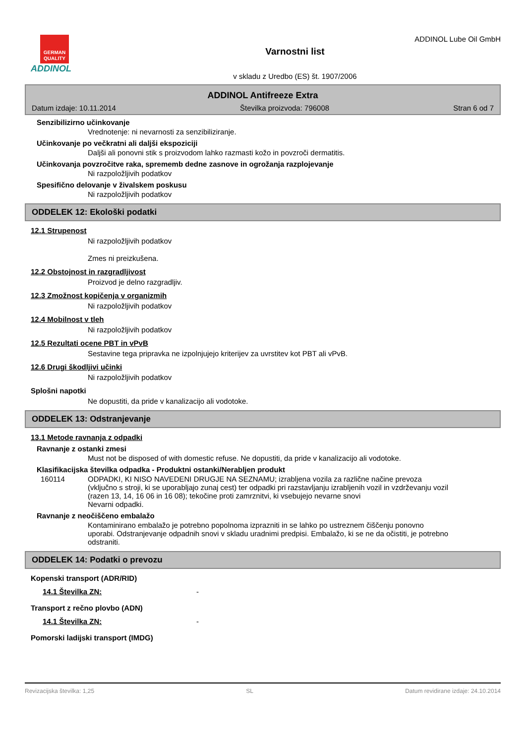GERMAN QUALITY
ADDINOL
ADDINOL Lube Oil GmbH
Varnostni list
v skladu z Uredbo (ES) št. 1907/2006
ADDINOL Antifreeze Extra
Datum izdaje: 10.11.2014 Številka proizvoda: 796008 Stran 6 od 7
Senzibilizirno učinkovanje
Vrednotenje: ni nevarnosti za senzibiliziranje.
Učinkovanje po večkratni ali daljši ekspoziciji
Daljši ali ponovni stik s proizvodom lahko razmasti kožo in povzroči dermatitis.
Učinkovanja povzročitve raka, sprememb dedne zasnove in ogrožanja razplojevanje
Ni razpoložljivih podatkov
Spesifično delovanje v živalskem poskusu
Ni razpoložljivih podatkov
ODDELEK 12: Ekološki podatki
12.1 Strupenost
Ni razpoložljivih podatkov
Zmes ni preizkušena.
12.2 Obstojnost in razgradljivost
Proizvod je delno razgradljiv.
12.3 Zmožnost kopičenja v organizmih
Ni razpoložljivih podatkov
12.4 Mobilnost v tleh
Ni razpoložljivih podatkov
12.5 Rezultati ocene PBT in vPvB
Sestavine tega pripravka ne izpolnjujejo kriterijev za uvrstitev kot PBT ali vPvB.
12.6 Drugi škodljivi učinki
Ni razpoložljivih podatkov
Splošni napotki
Ne dopustiti, da pride v kanalizacijo ali vodotoke.
ODDELEK 13: Odstranjevanje
13.1 Metode ravnanja z odpadki
Ravnanje z ostanki zmesi
Must not be disposed of with domestic refuse. Ne dopustiti, da pride v kanalizacijo ali vodotoke.
Klasifikacijska številka odpadka - Produktni ostanki/Nerabljen produkt
160114 ODPADKI, KI NISO NAVEDENI DRUGJE NA SEZNAMU; izrabljena vozila za različne načine prevoza (vključno s stroji, ki se uporabljajo zunaj cest) ter odpadki pri razstavljanju izrabljenih vozil in vzdrževanju vozil (razen 13, 14, 16 06 in 16 08); tekočine proti zamrznitvi, ki vsebujejo nevarne snovi
Nevarni odpadki.
Ravnanje z neočiščeno embalažo
Kontaminirano embalažo je potrebno popolnoma izprazniti in se lahko po ustreznem čiščenju ponovno uporabi. Odstranjevanje odpadnih snovi v skladu uradnimi predpisi. Embalažo, ki se ne da očistiti, je potrebno odstraniti.
ODDELEK 14: Podatki o prevozu
Kopenski transport (ADR/RID)
14.1 Številka ZN: -
Transport z rečno plovbo (ADN)
14.1 Številka ZN: -
Pomorski ladijski transport (IMDG)
Revizacijska številka: 1,25 SL Datum revidirane izdaje: 24.10.2014